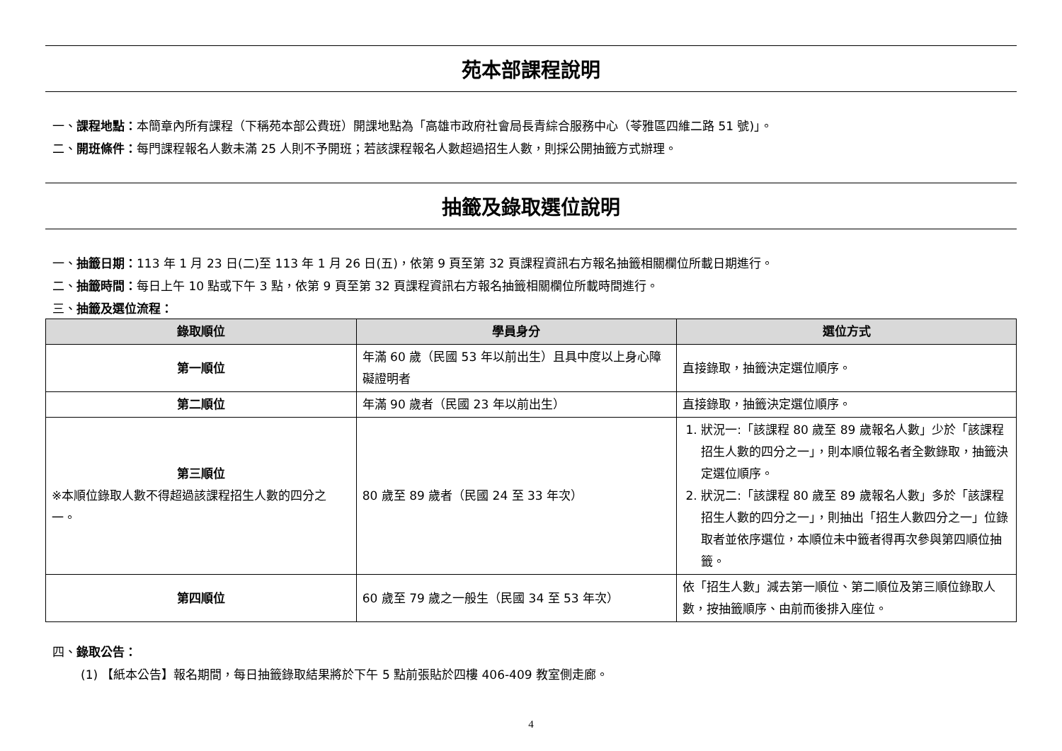苑本部課程說明
一、課程地點：本簡章內所有課程（下稱苑本部公費班）開課地點為「高雄市政府社會局長青綜合服務中心（苓雅區四維二路 51 號)」。
二、開班條件：每門課程報名人數未滿 25 人則不予開班；若該課程報名人數超過招生人數，則採公開抽籤方式辦理。
抽籤及錄取選位說明
一、抽籤日期：113 年 1 月 23 日(二)至 113 年 1 月 26 日(五)，依第 9 頁至第 32 頁課程資訊右方報名抽籤相關欄位所載日期進行。
二、抽籤時間：每日上午 10 點或下午 3 點，依第 9 頁至第 32 頁課程資訊右方報名抽籤相關欄位所載時間進行。
三、抽籤及選位流程：
| 錄取順位 | 學員身分 | 選位方式 |
| --- | --- | --- |
| 第一順位 | 年滿 60 歲（民國 53 年以前出生）且具中度以上身心障礙證明者 | 直接錄取，抽籤決定選位順序。 |
| 第二順位 | 年滿 90 歲者（民國 23 年以前出生） | 直接錄取，抽籤決定選位順序。 |
| 第三順位 ※本順位錄取人數不得超過該課程招生人數的四分之一。 | 80 歲至 89 歲者（民國 24 至 33 年次） | 1. 狀況一:「該課程 80 歲至 89 歲報名人數」少於「該課程招生人數的四分之一」，則本順位報名者全數錄取，抽籤決定選位順序。 2. 狀況二:「該課程 80 歲至 89 歲報名人數」多於「該課程招生人數的四分之一」，則抽出「招生人數四分之一」位錄取者並依序選位，本順位未中籤者得再次參與第四順位抽籤。 |
| 第四順位 | 60 歲至 79 歲之一般生（民國 34 至 53 年次） | 依「招生人數」減去第一順位、第二順位及第三順位錄取人數，按抽籤順序、由前而後排入座位。 |
四、錄取公告：
(1) 【紙本公告】報名期間，每日抽籤錄取結果將於下午 5 點前張貼於四樓 406-409 教室側走廊。
4